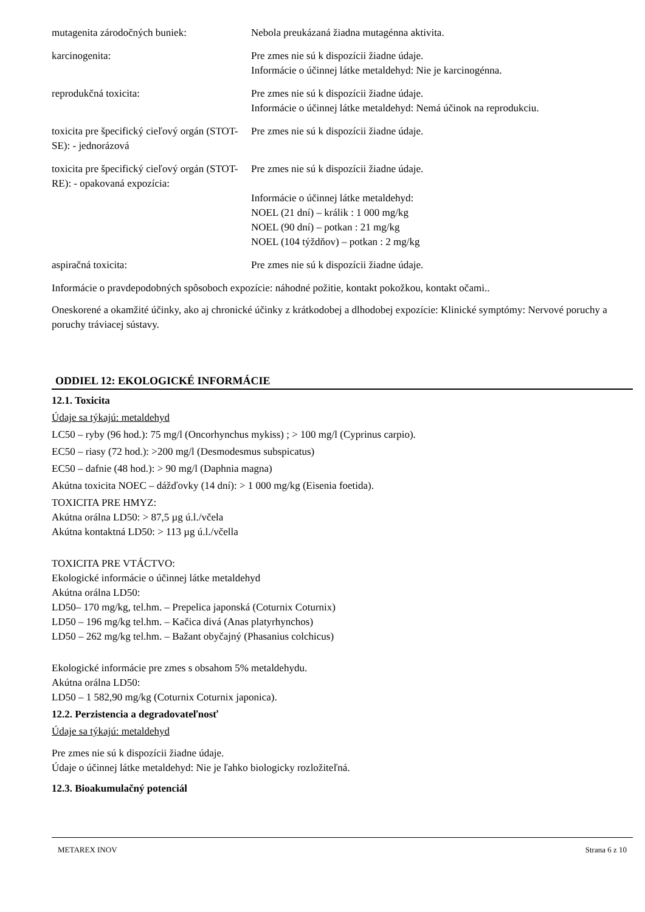| mutagenita zárodočných buniek: | Nebola preukázaná žiadna mutagénna aktivita. |
| karcinogenita: | Pre zmes nie sú k dispozícii žiadne údaje. Informácie o účinnej látke metaldehyd: Nie je karcinogénna. |
| reprodukčná toxicita: | Pre zmes nie sú k dispozícii žiadne údaje. Informácie o účinnej látke metaldehyd: Nemá účinok na reprodukciu. |
| toxicita pre špecifický cieľový orgán (STOT-SE): - jednorázová | Pre zmes nie sú k dispozícii žiadne údaje. |
| toxicita pre špecifický cieľový orgán (STOT-RE): - opakovaná expozícia: | Pre zmes nie sú k dispozícii žiadne údaje. Informácie o účinnej látke metaldehyd: NOEL (21 dní) – králik : 1 000 mg/kg NOEL (90 dní) – potkan : 21 mg/kg NOEL (104 týždňov) – potkan : 2 mg/kg |
| aspiračná toxicita: | Pre zmes nie sú k dispozícii žiadne údaje. |
Informácie o pravdepodobných spôsoboch expozície: náhodné požitie, kontakt pokožkou, kontakt očami..
Oneskorené a okamžité účinky, ako aj chronické účinky z krátkodobej a dlhodobej expozície: Klinické symptómy: Nervové poruchy a poruchy tráviacej sústavy.
ODDIEL 12: EKOLOGICKÉ INFORMÁCIE
12.1. Toxicita
Údaje sa týkajú: metaldehyd
LC50 – ryby (96 hod.): 75 mg/l (Oncorhynchus mykiss) ; > 100 mg/l (Cyprinus carpio).
EC50 – riasy (72 hod.): >200 mg/l (Desmodesmus subspicatus)
EC50 – dafnie (48 hod.): > 90 mg/l (Daphnia magna)
Akútna toxicita NOEC – dážďovky (14 dní): > 1 000 mg/kg (Eisenia foetida).
TOXICITA PRE HMYZ:
Akútna orálna LD50: > 87,5 µg ú.l./včela
Akútna kontaktná LD50: > 113 µg ú.l./včella
TOXICITA PRE VTÁCTVO:
Ekologické informácie o účinnej látke metaldehyd
Akútna orálna LD50:
LD50– 170 mg/kg, tel.hm. – Prepelica japonská (Coturnix Coturnix)
LD50 – 196 mg/kg tel.hm. – Kačica divá (Anas platyrhynchos)
LD50 – 262 mg/kg tel.hm. – Bažant obyčajný (Phasanius colchicus)
Ekologické informácie pre zmes s obsahom 5% metaldehydu.
Akútna orálna LD50:
LD50 – 1 582,90 mg/kg (Coturnix Coturnix japonica).
12.2. Perzistencia a degradovateľnosť
Údaje sa týkajú: metaldehyd
Pre zmes nie sú k dispozícii žiadne údaje.
Údaje o účinnej látke metaldehyd: Nie je ľahko biologicky rozložiteľná.
12.3. Bioakumulačný potenciál
METAREX INOV Strana 6 z 10